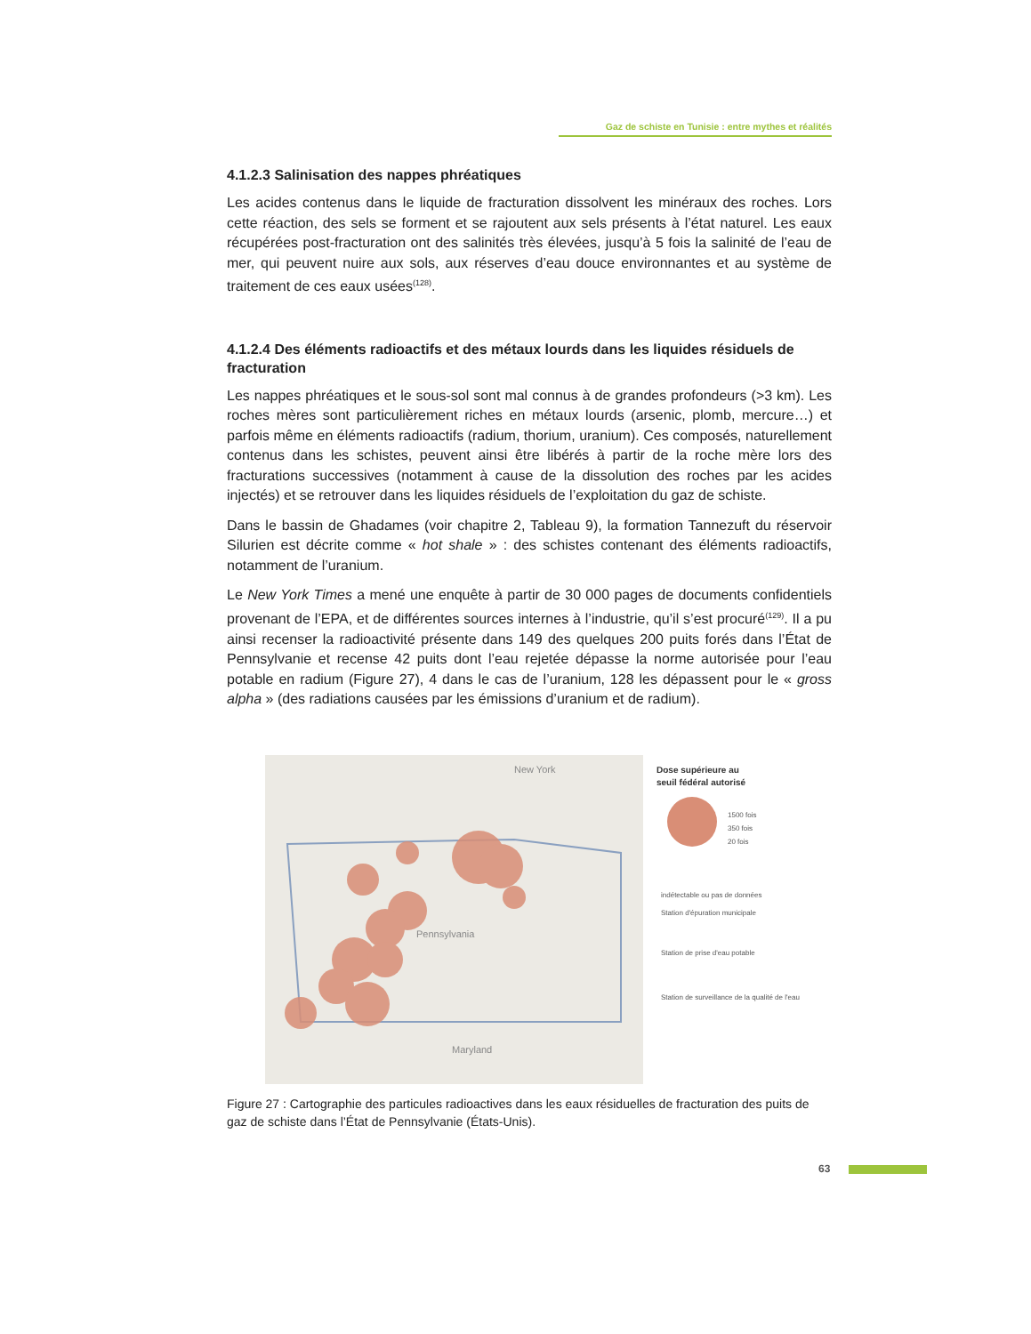Gaz de schiste en Tunisie : entre mythes et réalités
4.1.2.3 Salinisation des nappes phréatiques
Les acides contenus dans le liquide de fracturation dissolvent les minéraux des roches. Lors cette réaction, des sels se forment et se rajoutent aux sels présents à l’état naturel. Les eaux récupérées post-fracturation ont des salinités très élevées, jusqu’à 5 fois la salinité de l’eau de mer, qui peuvent nuire aux sols, aux réserves d’eau douce environnantes et au système de traitement de ces eaux usées<sup>(128)</sup>.
4.1.2.4 Des éléments radioactifs et des métaux lourds dans les liquides résiduels de fracturation
Les nappes phréatiques et le sous-sol sont mal connus à de grandes profondeurs (>3 km). Les roches mères sont particulièrement riches en métaux lourds (arsenic, plomb, mercure…) et parfois même en éléments radioactifs (radium, thorium, uranium). Ces composés, naturellement contenus dans les schistes, peuvent ainsi être libérés à partir de la roche mère lors des fracturations successives (notamment à cause de la dissolution des roches par les acides injectés) et se retrouver dans les liquides résiduels de l’exploitation du gaz de schiste.
Dans le bassin de Ghadames (voir chapitre 2, Tableau 9), la formation Tannezuft du réservoir Silurien est décrite comme « hot shale » : des schistes contenant des éléments radioactifs, notamment de l’uranium.
Le New York Times a mené une enquête à partir de 30 000 pages de documents confidentiels provenant de l’EPA, et de différentes sources internes à l’industrie, qu’il s’est procuré<sup>(129)</sup>. Il a pu ainsi recenser la radioactivité présente dans 149 des quelques 200 puits forés dans l’État de Pennsylvanie et recense 42 puits dont l’eau rejetée dépasse la norme autorisée pour l’eau potable en radium (Figure 27), 4 dans le cas de l’uranium, 128 les dépassent pour le « gross alpha » (des radiations causées par les émissions d’uranium et de radium).
New York
Pennsylvania
Maryland
Dose supérieure au
seuil fédéral autorisé
1500 fois
350 fois
20 fois
indétectable ou pas de données
Station d'épuration municipale
Station de prise d'eau potable
Station de surveillance de la qualité de l'eau
Figure 27 : Cartographie des particules radioactives dans les eaux résiduelles de fracturation des puits de gaz de schiste dans l’État de Pennsylvanie (États-Unis).
63